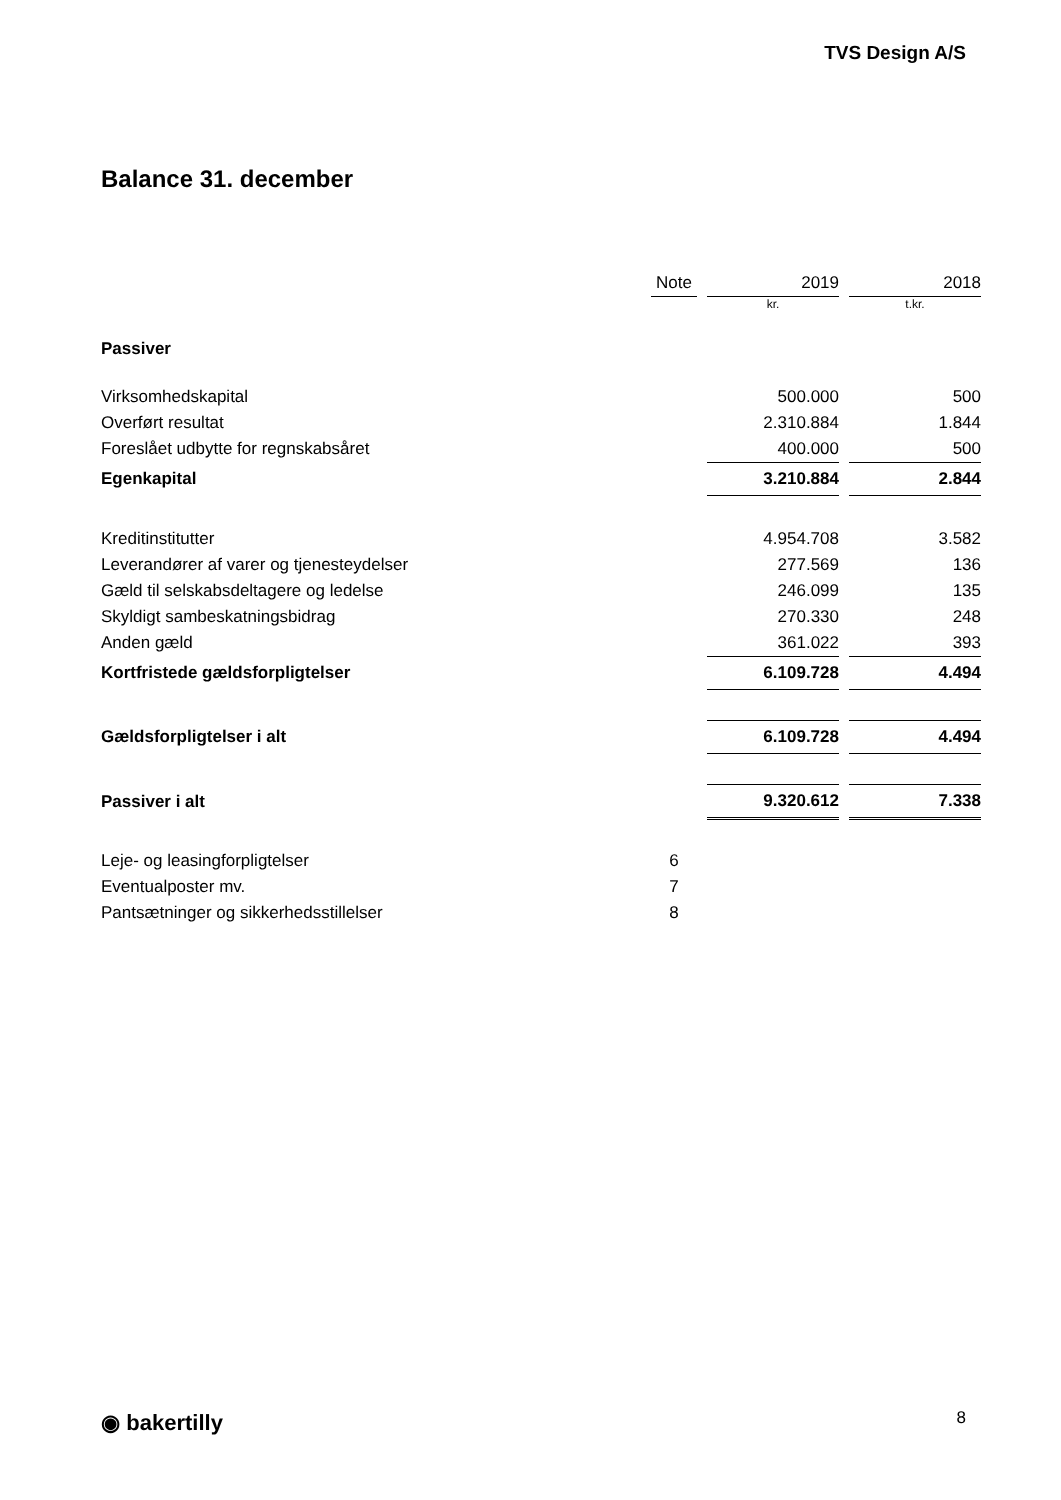TVS Design A/S
Balance 31. december
| | Note | 2019 | 2018 |
| | | kr. | t.kr. |
| Passiver | | | |
| Virksomhedskapital | | 500.000 | 500 |
| Overført resultat | | 2.310.884 | 1.844 |
| Foreslået udbytte for regnskabsåret | | 400.000 | 500 |
| Egenkapital | | 3.210.884 | 2.844 |
| Kreditinstitutter | | 4.954.708 | 3.582 |
| Leverandører af varer og tjenesteydelser | | 277.569 | 136 |
| Gæld til selskabsdeltagere og ledelse | | 246.099 | 135 |
| Skyldigt sambeskatningsbidrag | | 270.330 | 248 |
| Anden gæld | | 361.022 | 393 |
| Kortfristede gældsforpligtelser | | 6.109.728 | 4.494 |
| Gældsforpligtelser i alt | | 6.109.728 | 4.494 |
| Passiver i alt | | 9.320.612 | 7.338 |
| Leje- og leasingforpligtelser | 6 | | |
| Eventualposter mv. | 7 | | |
| Pantsætninger og sikkerhedsstillelser | 8 | | |
◉ bakertilly 8